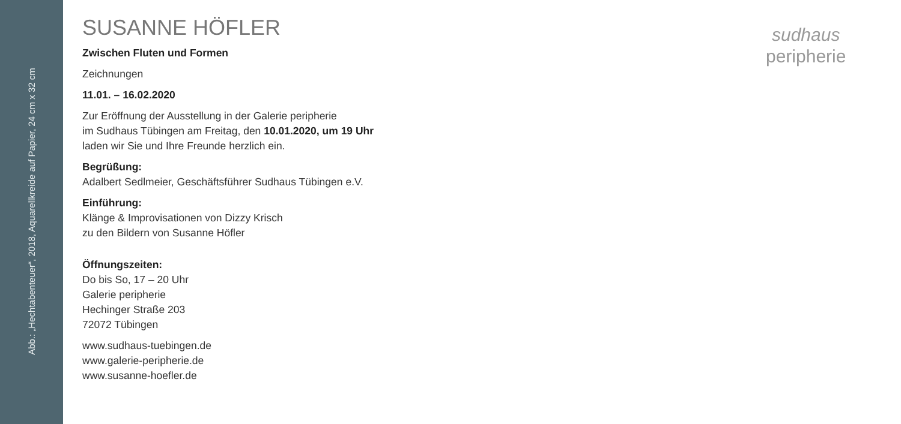Abb.: „Hechtabenteuer“, 2018, Aquarellkreide auf Papier, 24 cm x 32 cm
SUSANNE HÖFLER
Zwischen Fluten und Formen
Zeichnungen
11.01. – 16.02.2020
Zur Eröffnung der Ausstellung in der Galerie peripherie
im Sudhaus Tübingen am Freitag, den 10.01.2020, um 19 Uhr
laden wir Sie und Ihre Freunde herzlich ein.
Begrüßung:
Adalbert Sedlmeier, Geschäftsführer Sudhaus Tübingen e.V.
Einführung:
Klänge & Improvisationen von Dizzy Krisch
zu den Bildern von Susanne Höfler
Öffnungszeiten:
Do bis So, 17 – 20 Uhr
Galerie peripherie
Hechinger Straße 203
72072 Tübingen
www.sudhaus-tuebingen.de
www.galerie-peripherie.de
www.susanne-hoefler.de
sudhaus
peripherie